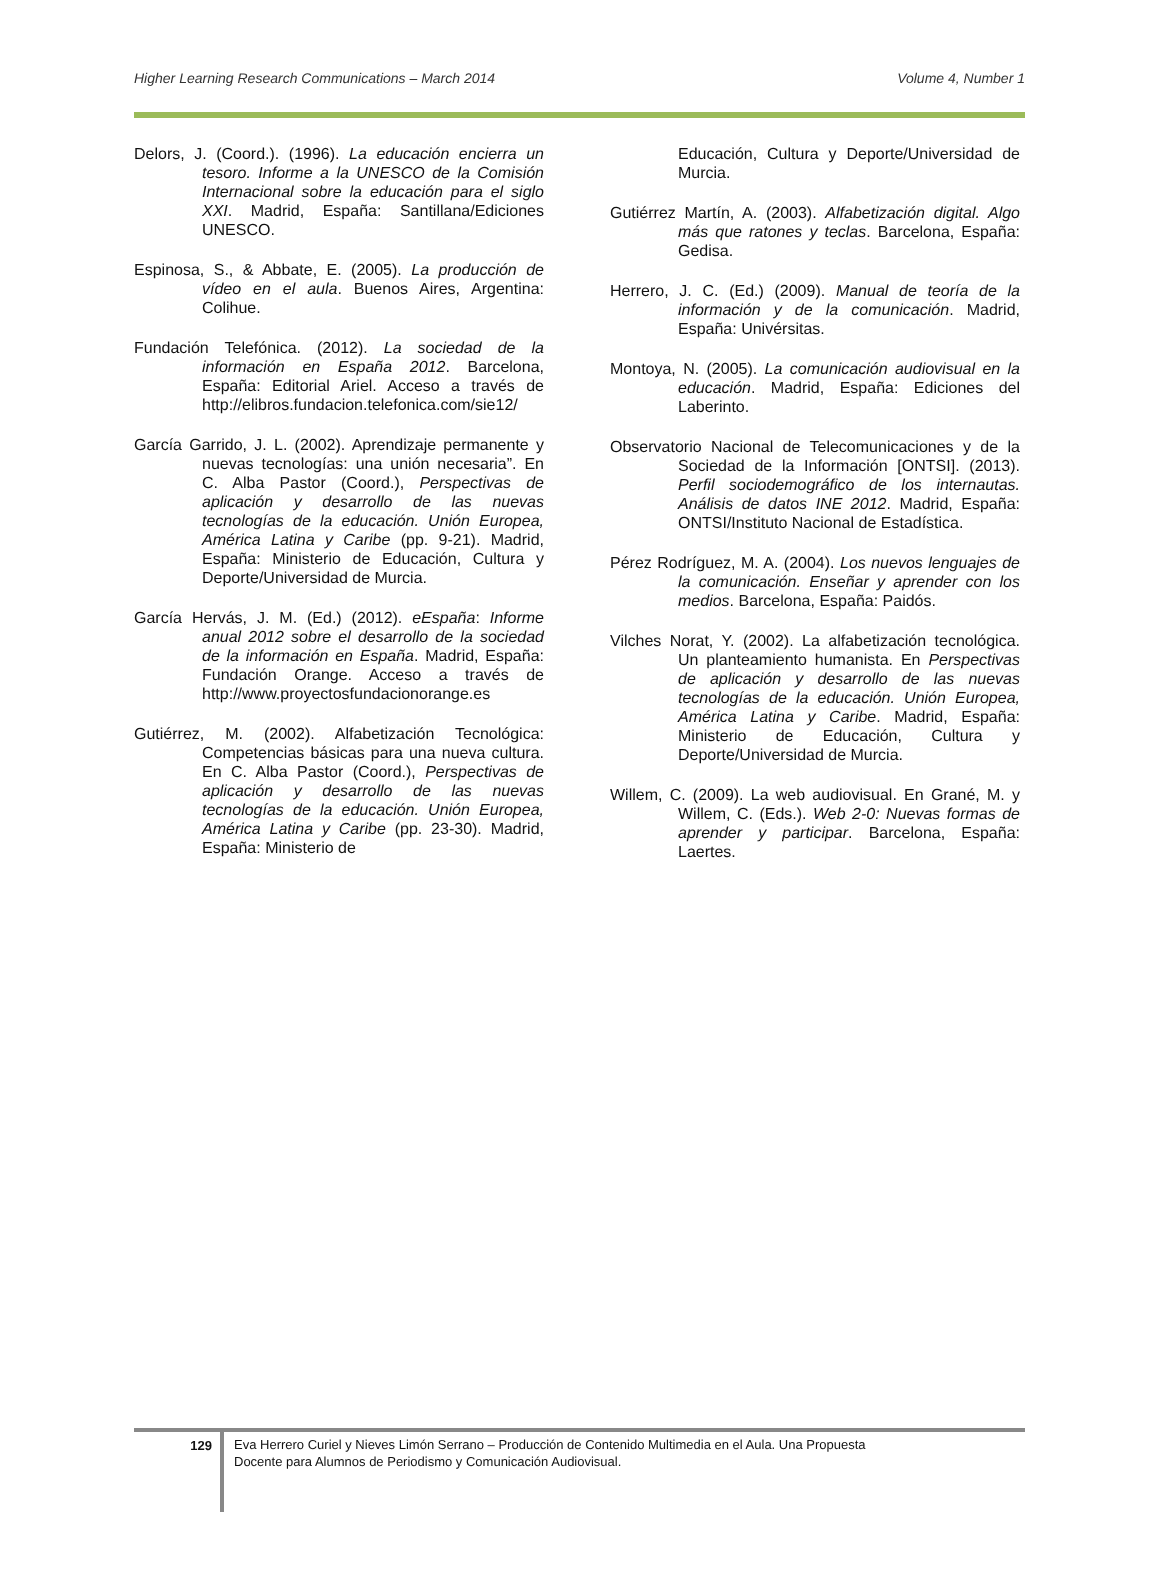Higher Learning Research Communications – March 2014 Volume 4, Number 1
Delors, J. (Coord.). (1996). La educación encierra un tesoro. Informe a la UNESCO de la Comisión Internacional sobre la educación para el siglo XXI. Madrid, España: Santillana/Ediciones UNESCO.
Espinosa, S., & Abbate, E. (2005). La producción de vídeo en el aula. Buenos Aires, Argentina: Colihue.
Fundación Telefónica. (2012). La sociedad de la información en España 2012. Barcelona, España: Editorial Ariel. Acceso a través de http://elibros.fundacion.telefonica.com/sie12/
García Garrido, J. L. (2002). Aprendizaje permanente y nuevas tecnologías: una unión necesaria”. En C. Alba Pastor (Coord.), Perspectivas de aplicación y desarrollo de las nuevas tecnologías de la educación. Unión Europea, América Latina y Caribe (pp. 9-21). Madrid, España: Ministerio de Educación, Cultura y Deporte/Universidad de Murcia.
García Hervás, J. M. (Ed.) (2012). eEspaña: Informe anual 2012 sobre el desarrollo de la sociedad de la información en España. Madrid, España: Fundación Orange. Acceso a través de http://www.proyectosfundacionorange.es
Gutiérrez, M. (2002). Alfabetización Tecnológica: Competencias básicas para una nueva cultura. En C. Alba Pastor (Coord.), Perspectivas de aplicación y desarrollo de las nuevas tecnologías de la educación. Unión Europea, América Latina y Caribe (pp. 23-30). Madrid, España: Ministerio de
Educación, Cultura y Deporte/Universidad de Murcia.
Gutiérrez Martín, A. (2003). Alfabetización digital. Algo más que ratones y teclas. Barcelona, España: Gedisa.
Herrero, J. C. (Ed.) (2009). Manual de teoría de la información y de la comunicación. Madrid, España: Univérsitas.
Montoya, N. (2005). La comunicación audiovisual en la educación. Madrid, España: Ediciones del Laberinto.
Observatorio Nacional de Telecomunicaciones y de la Sociedad de la Información [ONTSI]. (2013). Perfil sociodemográfico de los internautas. Análisis de datos INE 2012. Madrid, España: ONTSI/Instituto Nacional de Estadística.
Pérez Rodríguez, M. A. (2004). Los nuevos lenguajes de la comunicación. Enseñar y aprender con los medios. Barcelona, España: Paidós.
Vilches Norat, Y. (2002). La alfabetización tecnológica. Un planteamiento humanista. En Perspectivas de aplicación y desarrollo de las nuevas tecnologías de la educación. Unión Europea, América Latina y Caribe. Madrid, España: Ministerio de Educación, Cultura y Deporte/Universidad de Murcia.
Willem, C. (2009). La web audiovisual. En Grané, M. y Willem, C. (Eds.). Web 2-0: Nuevas formas de aprender y participar. Barcelona, España: Laertes.
129
Eva Herrero Curiel y Nieves Limón Serrano – Producción de Contenido Multimedia en el Aula. Una Propuesta
Docente para Alumnos de Periodismo y Comunicación Audiovisual.